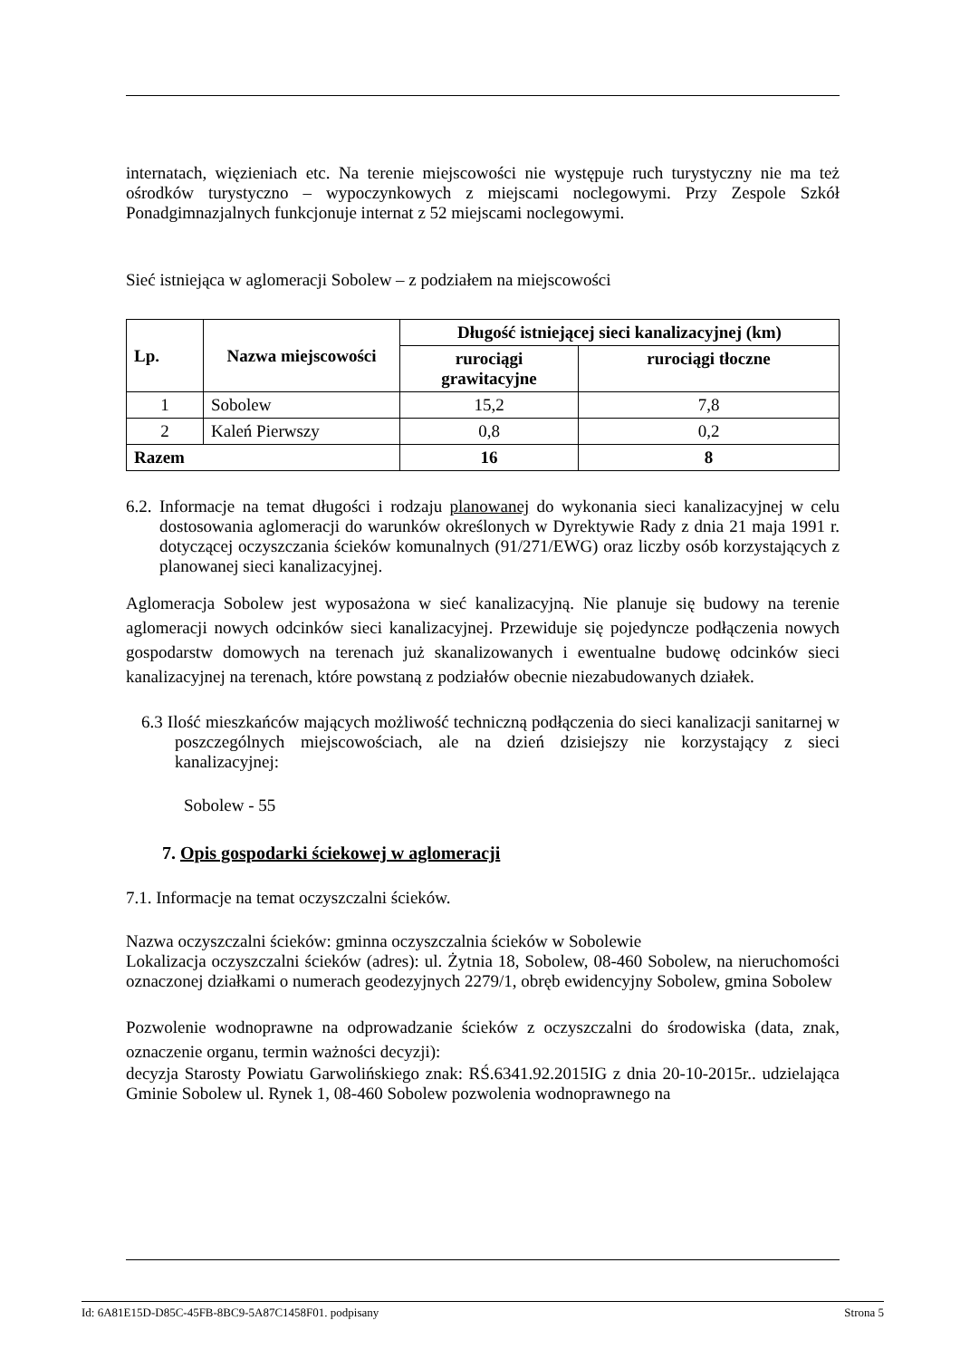internatach, więzieniach etc. Na terenie miejscowości nie występuje ruch turystyczny nie ma też ośrodków turystyczno – wypoczynkowych z miejscami noclegowymi. Przy Zespole Szkół Ponadgimnazjalnych funkcjonuje internat z 52 miejscami noclegowymi.
Sieć istniejąca w aglomeracji Sobolew – z podziałem na miejscowości
| Lp. | Nazwa miejscowości | Długość istniejącej sieci kanalizacyjnej (km) | |
| --- | --- | --- | --- |
| | | rurociągi grawitacyjne | rurociągi tłoczne |
| 1 | Sobolew | 15,2 | 7,8 |
| 2 | Kaleń Pierwszy | 0,8 | 0,2 |
| Razem | | 16 | 8 |
6.2. Informacje na temat długości i rodzaju planowanej do wykonania sieci kanalizacyjnej w celu dostosowania aglomeracji do warunków określonych w Dyrektywie Rady z dnia 21 maja 1991 r. dotyczącej oczyszczania ścieków komunalnych (91/271/EWG) oraz liczby osób korzystających z planowanej sieci kanalizacyjnej.
Aglomeracja Sobolew jest wyposażona w sieć kanalizacyjną. Nie planuje się budowy na terenie aglomeracji nowych odcinków sieci kanalizacyjnej. Przewiduje się pojedyncze podłączenia nowych gospodarstw domowych na terenach już skanalizowanych i ewentualne budowę odcinków sieci kanalizacyjnej na terenach, które powstaną z podziałów obecnie niezabudowanych działek.
6.3 Ilość mieszkańców mających możliwość techniczną podłączenia do sieci kanalizacji sanitarnej w poszczególnych miejscowościach, ale na dzień dzisiejszy nie korzystający z sieci kanalizacyjnej:
Sobolew - 55
7. Opis gospodarki ściekowej w aglomeracji
7.1. Informacje na temat oczyszczalni ścieków.
Nazwa oczyszczalni ścieków: gminna oczyszczalnia ścieków w Sobolewie
Lokalizacja oczyszczalni ścieków (adres): ul. Żytnia 18, Sobolew, 08-460 Sobolew, na nieruchomości oznaczonej działkami o numerach geodezyjnych 2279/1, obręb ewidencyjny Sobolew, gmina Sobolew
Pozwolenie wodnoprawne na odprowadzanie ścieków z oczyszczalni do środowiska (data, znak, oznaczenie organu, termin ważności decyzji):
decyzja Starosty Powiatu Garwolińskiego znak: RŚ.6341.92.2015IG z dnia 20-10-2015r.. udzielająca Gminie Sobolew ul. Rynek 1, 08-460 Sobolew pozwolenia wodnoprawnego na
Id: 6A81E15D-D85C-45FB-8BC9-5A87C1458F01. podpisany Strona 5